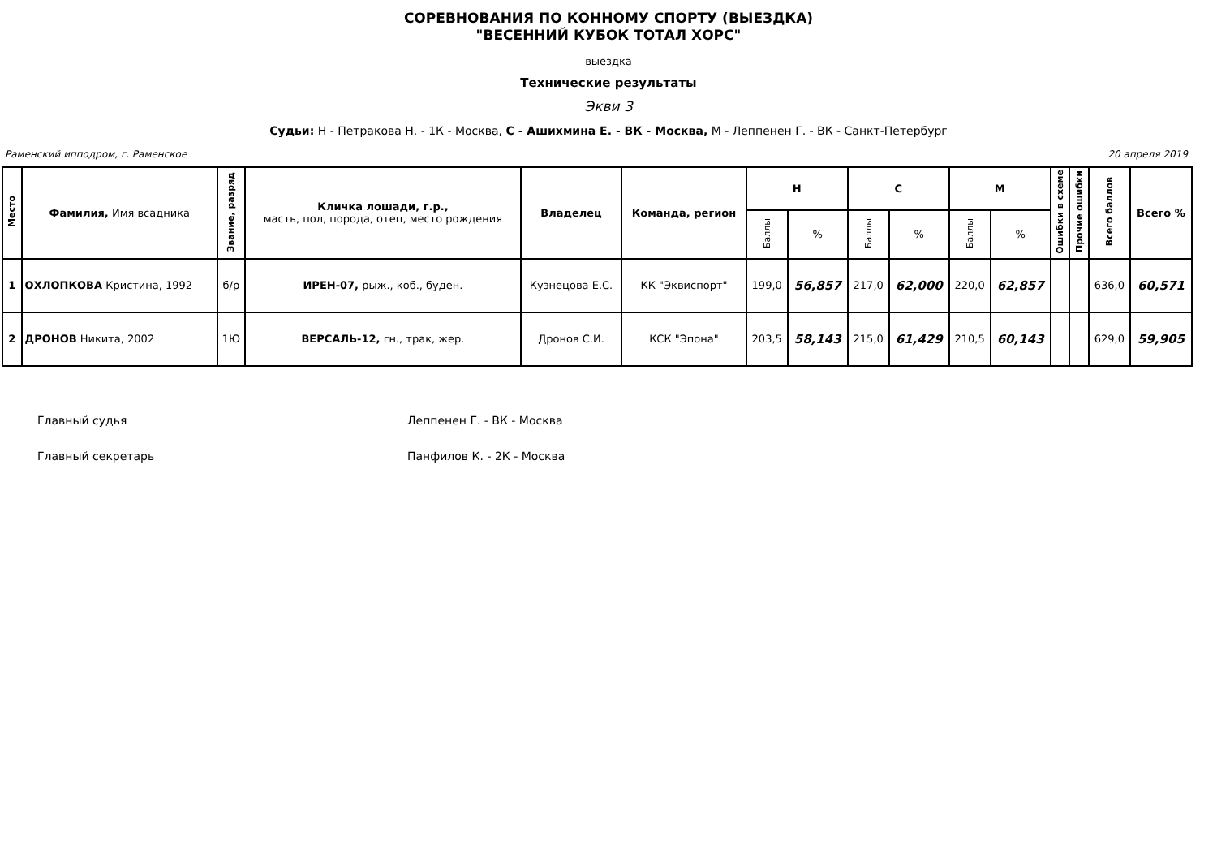СОРЕВНОВАНИЯ ПО КОННОМУ СПОРТУ (ВЫЕЗДКА)
"ВЕСЕННИЙ КУБОК ТОТАЛ ХОРС"
выездка
Технические результаты
Экви 3
Судьи: Н - Петракова Н. - 1К - Москва, С - Ашихмина Е. - ВК - Москва, М - Леппенен Г. - ВК - Санкт-Петербург
Раменский ипподром, г. Раменское 20 апреля 2019
| Место | Фамилия, Имя всадника | Звание, разряд | Кличка лошади, г.р., масть, пол, порода, отец, место рождения | Владелец | Команда, регион | Н | | С | | М | | Ошибки в схеме | Прочие ошибки | Всего баллов | Всего % |
| --- | --- | --- | --- | --- | --- | --- | --- | --- | --- | --- | --- | --- | --- | --- | --- |
| | | | | | | Баллы | % | Баллы | % | Баллы | % | | | | |
| 1 | ОХЛОПКОВА Кристина, 1992 | б/р | ИРЕН-07, рыж., коб., буден. | Кузнецова Е.С. | КК "Эквиспорт" | 199,0 | 56,857 | 217,0 | 62,000 | 220,0 | 62,857 | | | 636,0 | 60,571 |
| 2 | ДРОНОВ Никита, 2002 | 1Ю | ВЕРСАЛЬ-12, гн., трак, жер. | Дронов С.И. | КСК "Эпона" | 203,5 | 58,143 | 215,0 | 61,429 | 210,5 | 60,143 | | | 629,0 | 59,905 |
Главный судья Леппенен Г. - ВК - Москва
Главный секретарь Панфилов К. - 2К - Москва